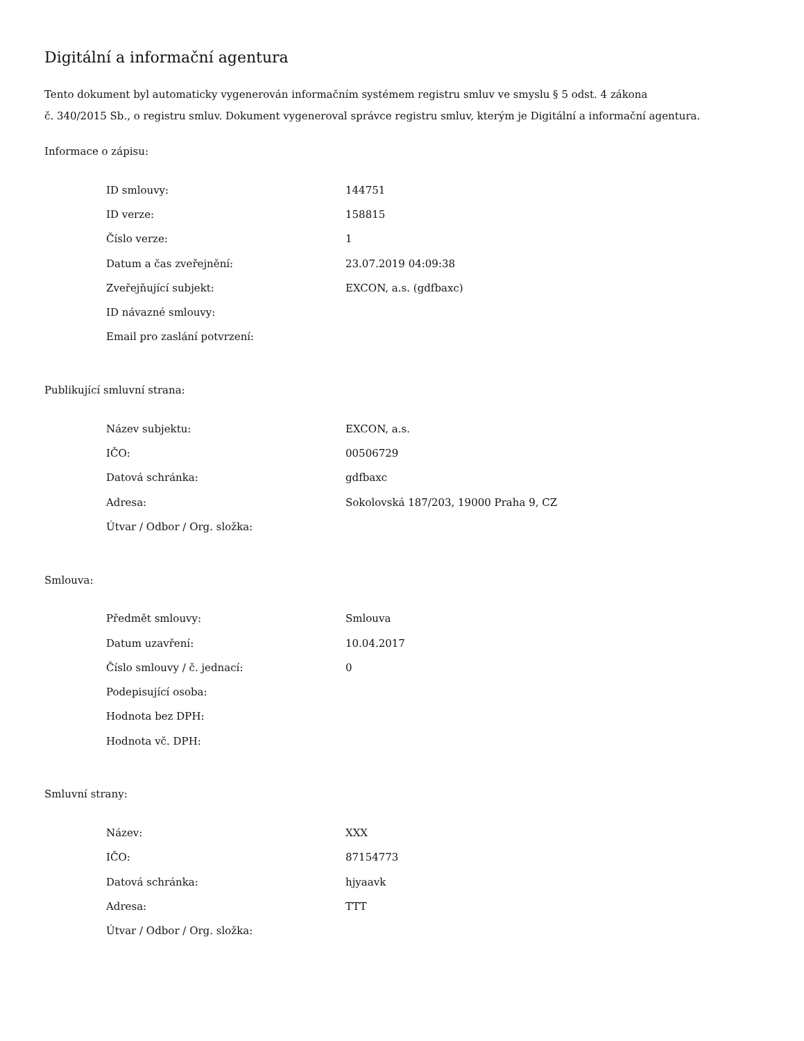Digitální a informační agentura
Tento dokument byl automaticky vygenerován informačním systémem registru smluv ve smyslu § 5 odst. 4 zákona
č. 340/2015 Sb., o registru smluv. Dokument vygeneroval správce registru smluv, kterým je Digitální a informační agentura.
Informace o zápisu:
| ID smlouvy: | 144751 |
| ID verze: | 158815 |
| Číslo verze: | 1 |
| Datum a čas zveřejnění: | 23.07.2019 04:09:38 |
| Zveřejňující subjekt: | EXCON, a.s. (gdfbaxc) |
| ID návazné smlouvy: | |
| Email pro zaslání potvrzení: | |
Publikující smluvní strana:
| Název subjektu: | EXCON, a.s. |
| IČO: | 00506729 |
| Datová schránka: | gdfbaxc |
| Adresa: | Sokolovská 187/203, 19000 Praha 9, CZ |
| Útvar / Odbor / Org. složka: | |
Smlouva:
| Předmět smlouvy: | Smlouva |
| Datum uzavření: | 10.04.2017 |
| Číslo smlouvy / č. jednací: | 0 |
| Podepisující osoba: | |
| Hodnota bez DPH: | |
| Hodnota vč. DPH: | |
Smluvní strany:
| Název: | XXX |
| IČO: | 87154773 |
| Datová schránka: | hjyaavk |
| Adresa: | TTT |
| Útvar / Odbor / Org. složka: | |